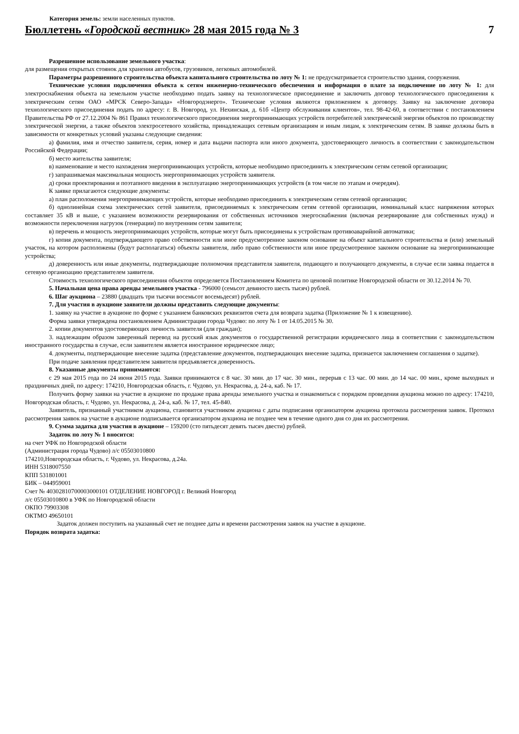Категория земель: земли населенных пунктов.
Бюллетень «Городской вестник» 28 мая 2015 года № 3 7
Разрешенное использование земельного участка:
для размещения открытых стоянок для хранения автобусов, грузовиков, легковых автомобилей.
Параметры разрешенного строительства объекта капитального строительства по лоту № 1: не предусматривается строительство здания, сооружения.
Технические условия подключения объекта к сетям инженерно-технического обеспечения и информация о плате за подключение по лоту № 1: для электроснабжения объекта на земельном участке необходимо подать заявку на технологическое присоединение и заключить договор технологического присоединения к электрическим сетям ОАО «МРСК Северо-Запада» «Новгородэнерго». Технические условия являются приложением к договору. Заявку на заключение договора технологического присоединения подать по адресу: г. В. Новгород, ул. Нехинская, д. 61б «Центр обслуживания клиентов», тел. 98-42-60, в соответствии с постановлением Правительства РФ от 27.12.2004 № 861 Правил технологического присоединения энергопринимающих устройств потребителей электрической энергии объектов по производству электрической энергии, а также объектов электросетевого хозяйства, принадлежащих сетевым организациям и иным лицам, к электрическим сетям. В заявке должны быть в зависимости от конкретных условий указаны следующие сведения:
а) фамилия, имя и отчество заявителя, серия, номер и дата выдачи паспорта или иного документа, удостоверяющего личность в соответствии с законодательством Российской Федерации;
б) место жительства заявителя;
в) наименование и место нахождения энергопринимающих устройств, которые необходимо присоединить к электрическим сетям сетевой организации;
г) запрашиваемая максимальная мощность энергопринимающих устройств заявителя.
д) сроки проектирования и поэтапного введения в эксплуатацию энергопринимающих устройств (в том числе по этапам и очередям).
К заявке прилагаются следующие документы:
а) план расположения энергопринимающих устройств, которые необходимо присоединить к электрическим сетям сетевой организации;
б) однолинейная схема электрических сетей заявителя, присоединяемых к электрическим сетям сетевой организации, номинальный класс напряжения которых составляет 35 кВ и выше, с указанием возможности резервирования от собственных источников энергоснабжения (включая резервирование для собственных нужд) и возможности переключения нагрузок (генерации) по внутренним сетям заявителя;
в) перечень и мощность энергопринимающих устройств, которые могут быть присоединены к устройствам противоаварийной автоматики;
г) копия документа, подтверждающего право собственности или иное предусмотренное законом основание на объект капитального строительства и (или) земельный участок, на котором расположены (будут располагаться) объекты заявителя, либо право собственности или иное предусмотренное законом основание на энергопринимающие устройства;
д) доверенность или иные документы, подтверждающие полномочия представителя заявителя, подающего и получающего документы, в случае если заявка подается в сетевую организацию представителем заявителя.
Стоимость технологического присоединения объектов определяется Постановлением Комитета по ценовой политике Новгородской области от 30.12.2014 № 70.
5. Начальная цена права аренды земельного участка - 796000 (семьсот девяносто шесть тысяч) рублей.
6. Шаг аукциона – 23880 (двадцать три тысячи восемьсот восемьдесят) рублей.
7. Для участия в аукционе заявители должны представить следующие документы:
1. заявку на участие в аукционе по форме с указанием банковских реквизитов счета для возврата задатка (Приложение № 1 к извещению).
Форма заявки утверждена постановлением Администрации города Чудово: по лоту № 1 от 14.05.2015 № 30.
2. копии документов удостоверяющих личность заявителя (для граждан);
3. надлежащим образом заверенный перевод на русский язык документов о государственной регистрации юридического лица в соответствии с законодательством иностранного государства в случае, если заявителем является иностранное юридическое лицо;
4. документы, подтверждающие внесение задатка (представление документов, подтверждающих внесение задатка, признается заключением соглашения о задатке).
При подаче заявления представителем заявителя предъявляется доверенность.
8. Указанные документы принимаются:
с 29 мая 2015 года по 24 июня 2015 года. Заявки принимаются с 8 час. 30 мин. до 17 час. 30 мин., перерыв с 13 час. 00 мин. до 14 час. 00 мин., кроме выходных и праздничных дней, по адресу: 174210, Новгородская область, г. Чудово, ул. Некрасова, д. 24-а, каб. № 17.
Получить форму заявки на участие в аукционе по продаже права аренды земельного участка и ознакомиться с порядком проведения аукциона можно по адресу: 174210, Новгородская область, г. Чудово, ул. Некрасова, д. 24-а, каб. № 17, тел. 45-840.
Заявитель, признанный участником аукциона, становится участником аукциона с даты подписания организатором аукциона протокола рассмотрения заявок. Протокол рассмотрения заявок на участие в аукционе подписывается организатором аукциона не позднее чем в течение одного дня со дня их рассмотрения.
9. Сумма задатка для участия в аукционе – 159200 (сто пятьдесят девять тысяч двести) рублей.
Задаток по лоту № 1 вносится:
на счет УФК по Новгородской области
(Администрация города Чудово) л/с 05503010800
174210,Новгородская область, г. Чудово, ул. Некрасова, д.24а.
ИНН 5318007550
КПП 531801001
БИК – 044959001
Счет № 40302810700003000101 ОТДЕЛЕНИЕ НОВГОРОД г. Великий Новгород
л/с 05503010800 в УФК по Новгородской области
ОКПО 79903308
ОКТМО 49650101
Задаток должен поступить на указанный счет не позднее даты и времени рассмотрения заявок на участие в аукционе.
Порядок возврата задатка: